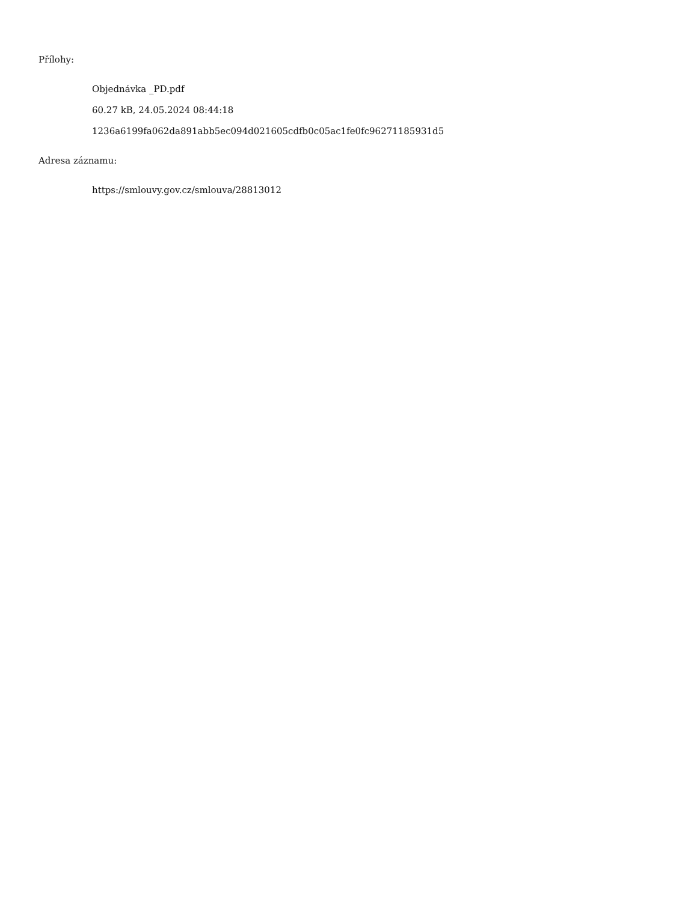Přílohy:
Objednávka _PD.pdf
60.27 kB, 24.05.2024 08:44:18
1236a6199fa062da891abb5ec094d021605cdfb0c05ac1fe0fc96271185931d5
Adresa záznamu:
https://smlouvy.gov.cz/smlouva/28813012